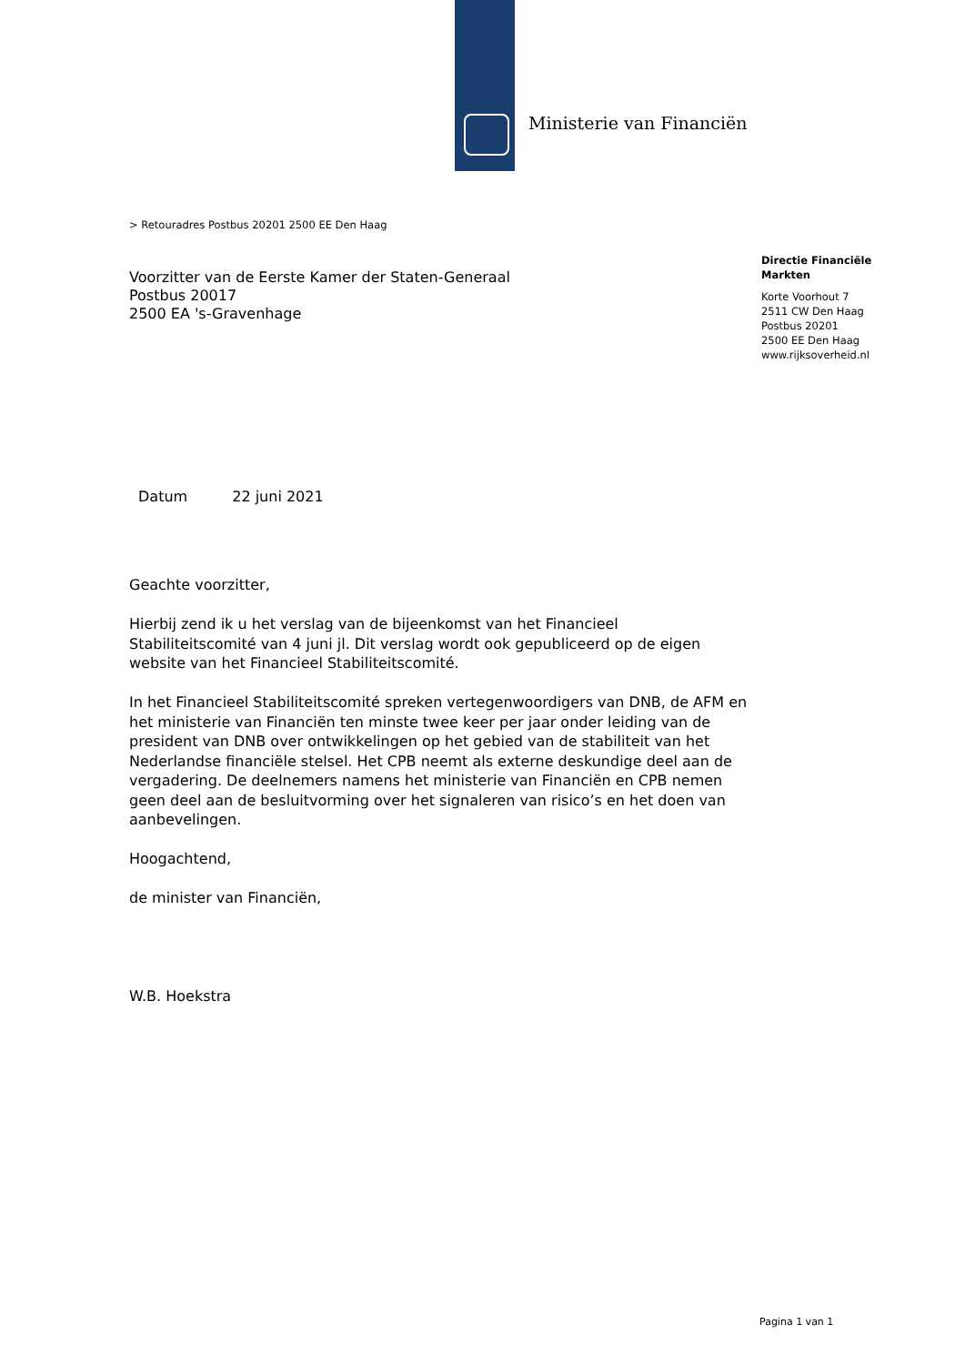Ministerie van Financiën
> Retouradres Postbus 20201 2500 EE Den Haag
Voorzitter van de Eerste Kamer der Staten-Generaal
Postbus 20017
2500 EA 's-Gravenhage
Directie Financiële
Markten
Korte Voorhout 7
2511 CW Den Haag
Postbus 20201
2500 EE Den Haag
www.rijksoverheid.nl
Datum 22 juni 2021
Geachte voorzitter,
Hierbij zend ik u het verslag van de bijeenkomst van het Financieel Stabiliteitscomité van 4 juni jl. Dit verslag wordt ook gepubliceerd op de eigen website van het Financieel Stabiliteitscomité.
In het Financieel Stabiliteitscomité spreken vertegenwoordigers van DNB, de AFM en het ministerie van Financiën ten minste twee keer per jaar onder leiding van de president van DNB over ontwikkelingen op het gebied van de stabiliteit van het Nederlandse financiële stelsel. Het CPB neemt als externe deskundige deel aan de vergadering. De deelnemers namens het ministerie van Financiën en CPB nemen geen deel aan de besluitvorming over het signaleren van risico’s en het doen van aanbevelingen.
Hoogachtend,
de minister van Financiën,
W.B. Hoekstra
Pagina 1 van 1